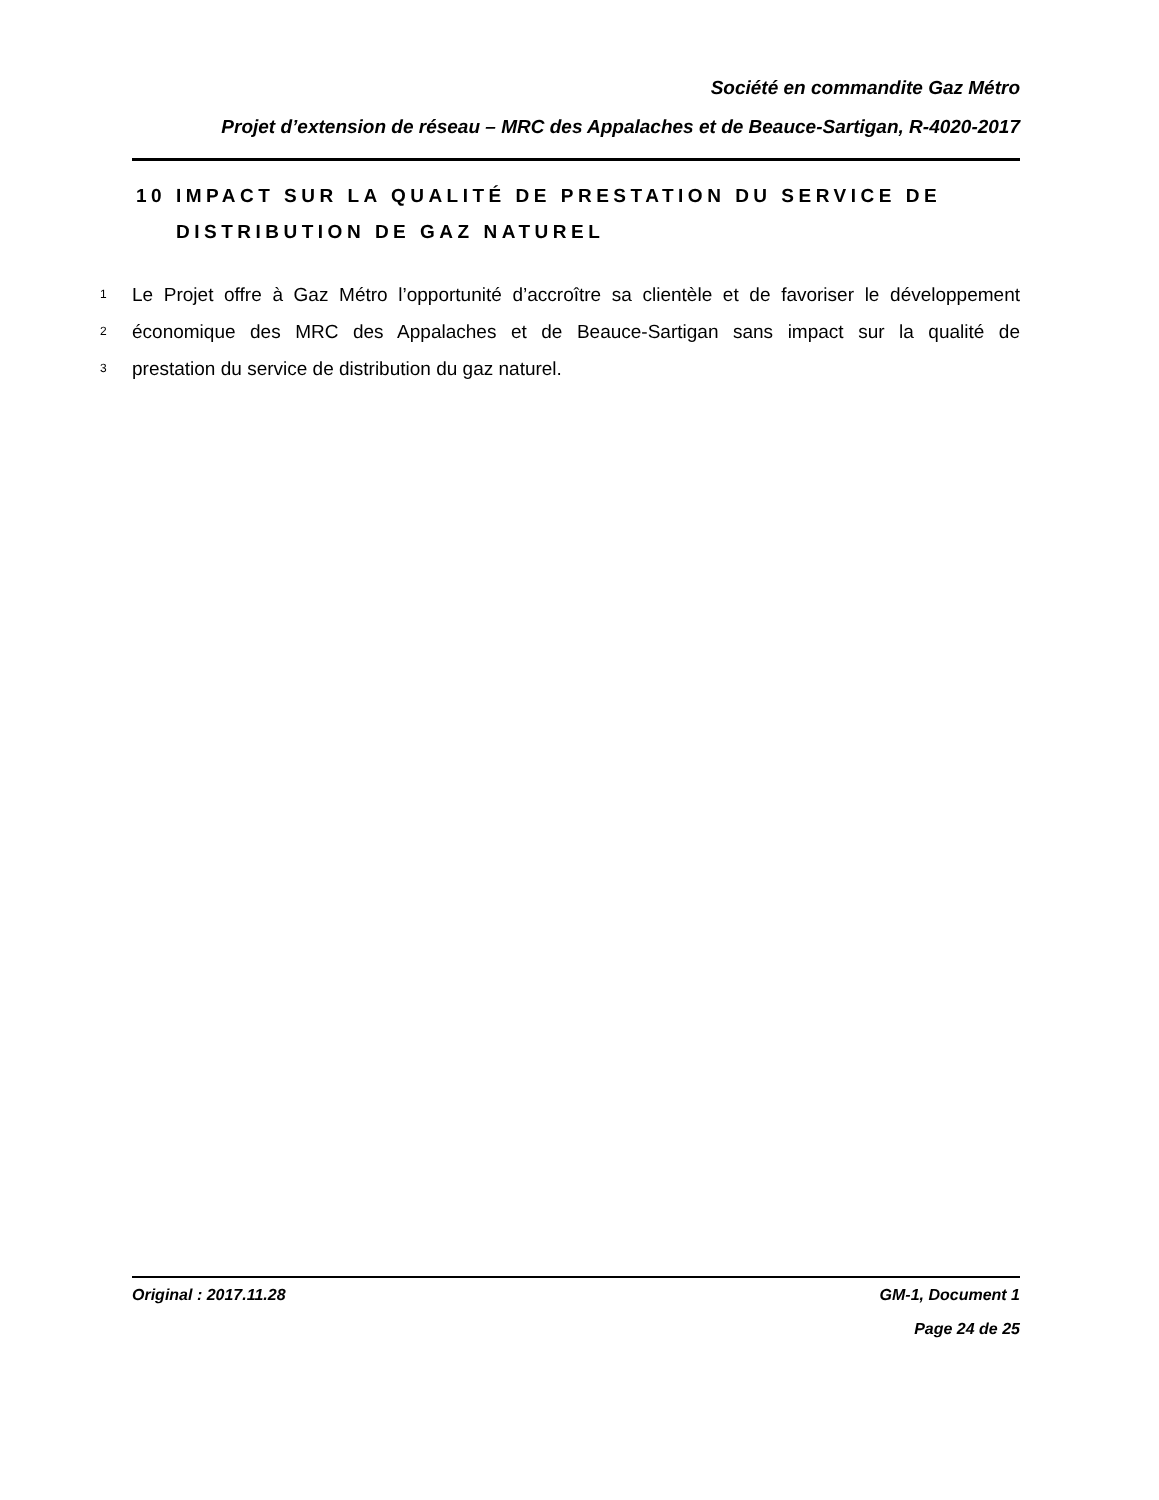Société en commandite Gaz Métro
Projet d’extension de réseau – MRC des Appalaches et de Beauce-Sartigan, R-4020-2017
10 IMPACT SUR LA QUALITÉ DE PRESTATION DU SERVICE DE
DISTRIBUTION DE GAZ NATUREL
1 Le Projet offre à Gaz Métro l’opportunité d’accroître sa clientèle et de favoriser le développement
2 économique des MRC des Appalaches et de Beauce-Sartigan sans impact sur la qualité de
3 prestation du service de distribution du gaz naturel.
Original : 2017.11.28 GM-1, Document 1
Page 24 de 25